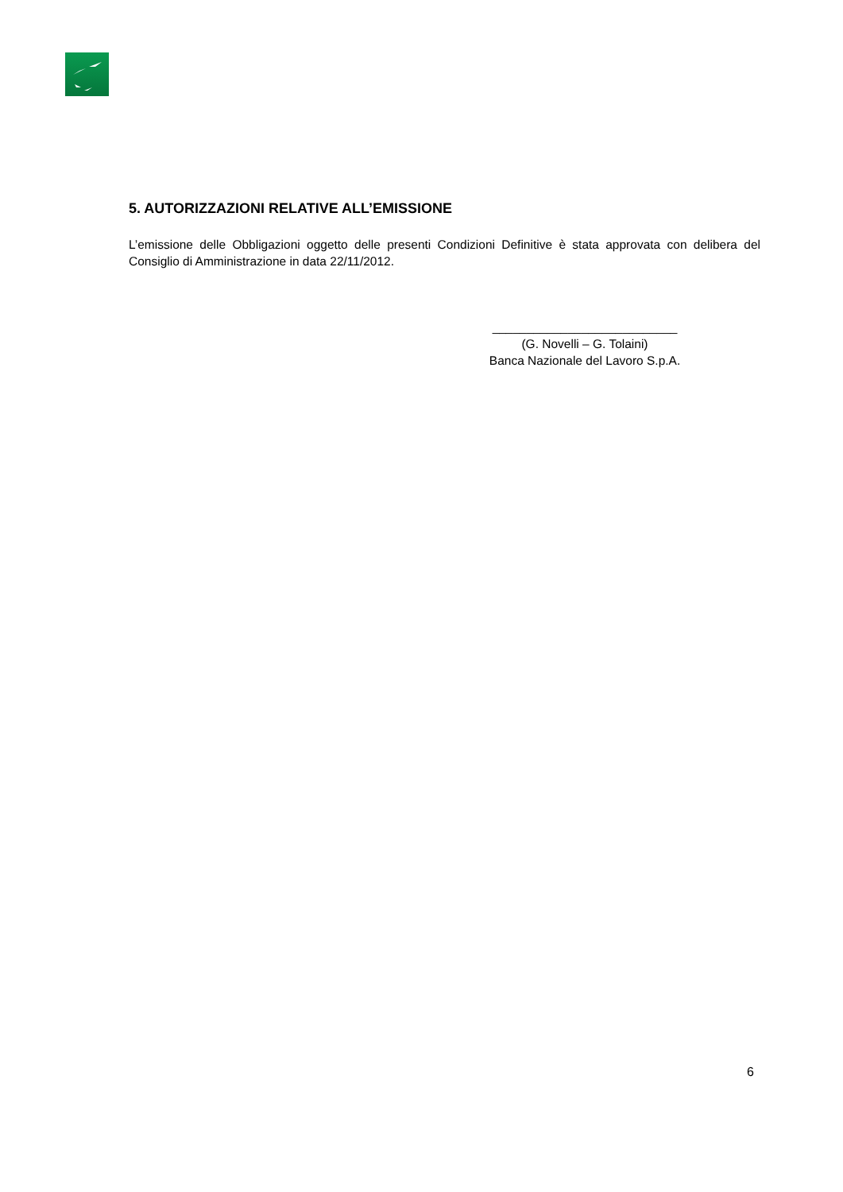5. AUTORIZZAZIONI RELATIVE ALL’EMISSIONE
L’emissione delle Obbligazioni oggetto delle presenti Condizioni Definitive è stata approvata con delibera del Consiglio di Amministrazione in data 22/11/2012.
___________________________
(G. Novelli – G. Tolaini)
Banca Nazionale del Lavoro S.p.A.
6